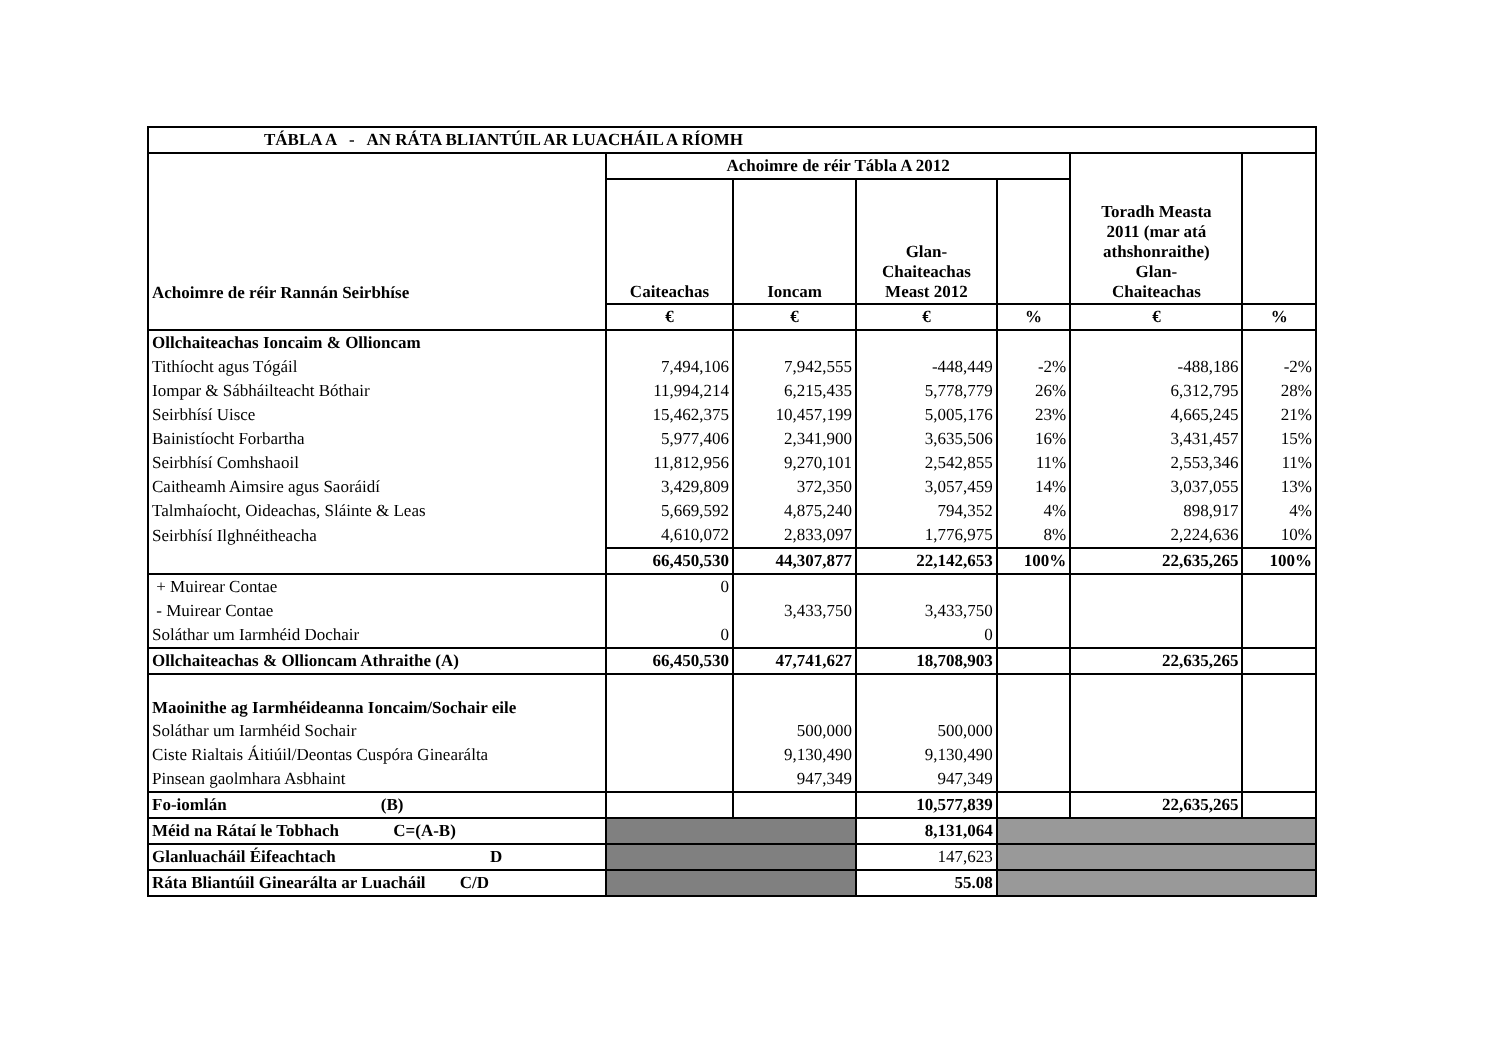| TÁBLA A - AN RÁTA BLIANTÚIL AR LUACHÁIL A RÍOMH | | | | | | |
| --- | --- | --- | --- | --- | --- | --- |
| | Achoimre de réir Tábla A 2012 | | | | | |
| Achoimre de réir Rannán Seirbhíse | Caiteachas | Ioncam | Glan- Chaiteachas Meast 2012 | | Toradh Measta 2011 (mar atá athshonraithe) Glan- Chaiteachas | |
| | € | € | € | % | € | % |
| Ollchaiteachas Ioncaim & Ollioncam | | | | | | |
| Tithíocht agus Tógáil | 7,494,106 | 7,942,555 | -448,449 | -2% | -488,186 | -2% |
| Iompar & Sábháilteacht Bóthair | 11,994,214 | 6,215,435 | 5,778,779 | 26% | 6,312,795 | 28% |
| Seirbhísí Uisce | 15,462,375 | 10,457,199 | 5,005,176 | 23% | 4,665,245 | 21% |
| Bainistíocht Forbartha | 5,977,406 | 2,341,900 | 3,635,506 | 16% | 3,431,457 | 15% |
| Seirbhísí Comhshaoil | 11,812,956 | 9,270,101 | 2,542,855 | 11% | 2,553,346 | 11% |
| Caitheamh Aimsire agus Saoráidí | 3,429,809 | 372,350 | 3,057,459 | 14% | 3,037,055 | 13% |
| Talmhaíocht, Oideachas, Sláinte & Leas | 5,669,592 | 4,875,240 | 794,352 | 4% | 898,917 | 4% |
| Seirbhísí Ilghnéitheacha | 4,610,072 | 2,833,097 | 1,776,975 | 8% | 2,224,636 | 10% |
| | 66,450,530 | 44,307,877 | 22,142,653 | 100% | 22,635,265 | 100% |
| + Muirear Contae | 0 | | | | | |
| - Muirear Contae | | 3,433,750 | 3,433,750 | | | |
| Soláthar um Iarmhéid Dochair | 0 | | 0 | | | |
| Ollchaiteachas & Ollioncam Athraithe (A) | 66,450,530 | 47,741,627 | 18,708,903 | | 22,635,265 | |
| Maoinithe ag Iarmhéideanna Ioncaim/Sochair eile | | | | | | |
| Soláthar um Iarmhéid Sochair | | 500,000 | 500,000 | | | |
| Ciste Rialtais Áitiúil/Deontas Cuspóra Ginearálta | | 9,130,490 | 9,130,490 | | | |
| Pinsean gaolmhara Asbhaint | | 947,349 | 947,349 | | | |
| Fo-iomlán (B) | | | 10,577,839 | | 22,635,265 | |
| Méid na Rátaí le Tobhach C=(A-B) | | | 8,131,064 | | | |
| Glanluacháil Éifeachtach D | | | 147,623 | | | |
| Ráta Bliantúil Ginearálta ar Luacháil C/D | | | 55.08 | | | |